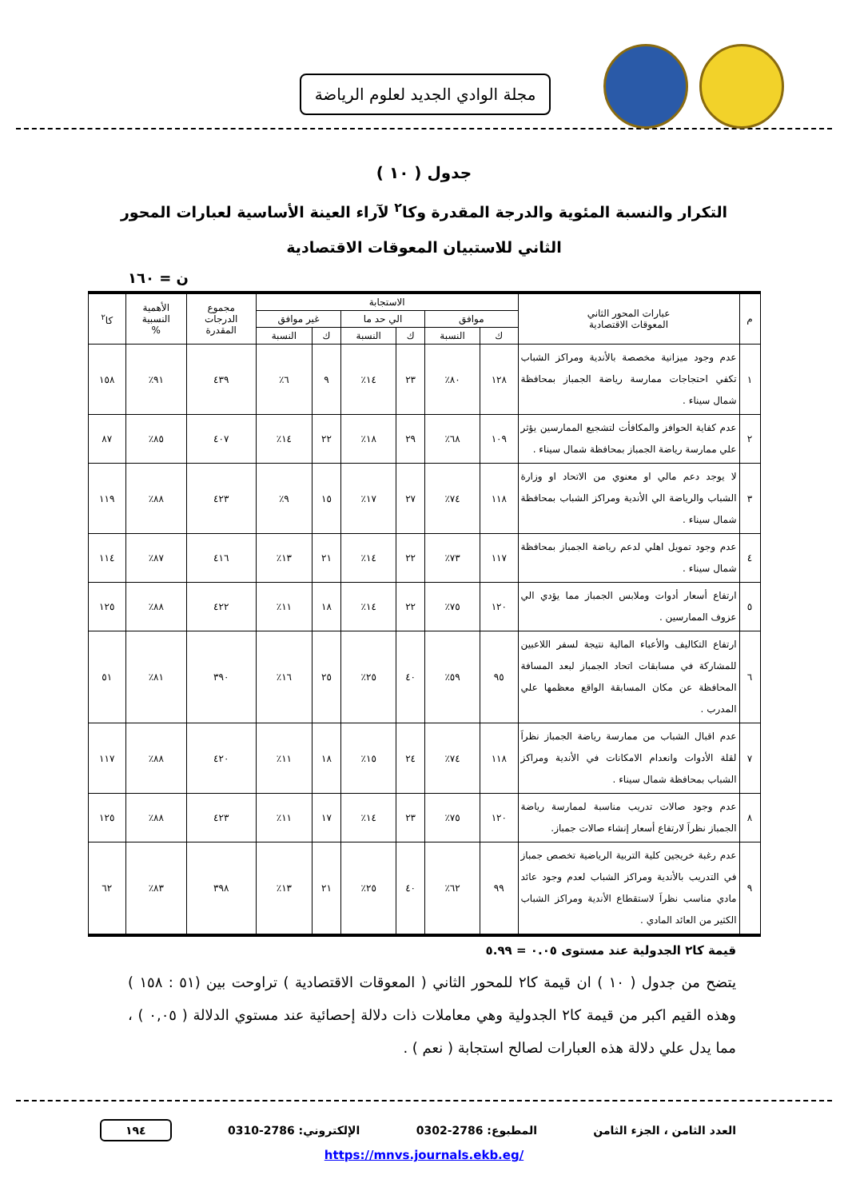مجلة الوادي الجديد لعلوم الرياضة
جدول ( ١٠ )
التكرار والنسبة المئوية والدرجة المقدرة وكا<sup>٢</sup> لآراء العينة الأساسية لعبارات المحور الثاني للاستبيان المعوقات الاقتصادية
ن = ١٦٠
| م | عبارات المحور الثاني المعوقات الاقتصادية | الاستجابة | | | | | | مجموع الدرجات المقدرة | الأهمية النسبية % | كا<sup>٢</sup> |
| --- | --- | --- | --- | --- | --- | --- | --- | --- | --- | --- |
| | | موافق | | الي حد ما | | غير موافق | | | | |
| | | ك | النسبة | ك | النسبة | ك | النسبة | | | |
| ١ | عدم وجود ميزانية مخصصة بالأندية ومراكز الشباب تكفي احتجاجات ممارسة رياضة الجمباز بمحافظة شمال سيناء . | ١٢٨ | ٨٠٪ | ٢٣ | ١٤٪ | ٩ | ٦٪ | ٤٣٩ | ٩١٪ | ١٥٨ |
| ٢ | عدم كفاية الحوافز والمكافأت لتشجيع الممارسين يؤثر علي ممارسة رياضة الجمباز بمحافظة شمال سيناء . | ١٠٩ | ٦٨٪ | ٢٩ | ١٨٪ | ٢٢ | ١٤٪ | ٤٠٧ | ٨٥٪ | ٨٧ |
| ٣ | لا يوجد دعم مالي او معنوي من الاتحاد او وزارة الشباب والرياضة الي الأندية ومراكز الشباب بمحافظة شمال سيناء . | ١١٨ | ٧٤٪ | ٢٧ | ١٧٪ | ١٥ | ٩٪ | ٤٢٣ | ٨٨٪ | ١١٩ |
| ٤ | عدم وجود تمويل اهلي لدعم رياضة الجمباز بمحافظة شمال سيناء . | ١١٧ | ٧٣٪ | ٢٢ | ١٤٪ | ٢١ | ١٣٪ | ٤١٦ | ٨٧٪ | ١١٤ |
| ٥ | ارتفاع أسعار أدوات وملابس الجمباز مما يؤدي الي عزوف الممارسين . | ١٢٠ | ٧٥٪ | ٢٢ | ١٤٪ | ١٨ | ١١٪ | ٤٢٢ | ٨٨٪ | ١٢٥ |
| ٦ | ارتفاع التكاليف والأعباء المالية نتيجة لسفر اللاعبين للمشاركة في مسابقات اتحاد الجمباز لبعد المسافة المحافظة عن مكان المسابقة الواقع معظمها علي المدرب . | ٩٥ | ٥٩٪ | ٤٠ | ٢٥٪ | ٢٥ | ١٦٪ | ٣٩٠ | ٨١٪ | ٥١ |
| ٧ | عدم اقبال الشباب من ممارسة رياضة الجمباز نظراَ لقلة الأدوات وانعدام الامكانات في الأندية ومراكز الشباب بمحافظة شمال سيناء . | ١١٨ | ٧٤٪ | ٢٤ | ١٥٪ | ١٨ | ١١٪ | ٤٢٠ | ٨٨٪ | ١١٧ |
| ٨ | عدم وجود صالات تدريب مناسبة لممارسة رياضة الجمباز نظراَ لارتفاع أسعار إنشاء صالات جمباز. | ١٢٠ | ٧٥٪ | ٢٣ | ١٤٪ | ١٧ | ١١٪ | ٤٢٣ | ٨٨٪ | ١٢٥ |
| ٩ | عدم رغبة خريجين كلية التربية الرياضية تخصص جمباز في التدريب بالأندية ومراكز الشباب لعدم وجود عائد مادي مناسب نظراَ لاستقطاع الأندية ومراكز الشباب الكثير من العائد المادي . | ٩٩ | ٦٢٪ | ٤٠ | ٢٥٪ | ٢١ | ١٣٪ | ٣٩٨ | ٨٣٪ | ٦٢ |
قيمة كا٢ الجدولية عند مستوى ٠.٠٥ = ٥.٩٩
يتضح من جدول ( ١٠ ) ان قيمة كا٢ للمحور الثاني ( المعوقات الاقتصادية ) تراوحت بين (٥١ : ١٥٨ ) وهذه القيم اكبر من قيمة كا٢ الجدولية وهي معاملات ذات دلالة إحصائية عند مستوي الدلالة ( ٠,٠٥ ) ، مما يدل علي دلالة هذه العبارات لصالح استجابة ( نعم ) .
العدد الثامن ، الجزء الثامن المطبوع: 2786-0302 الإلكتروني: 2786-0310 ١٩٤
https://mnvs.journals.ekb.eg/